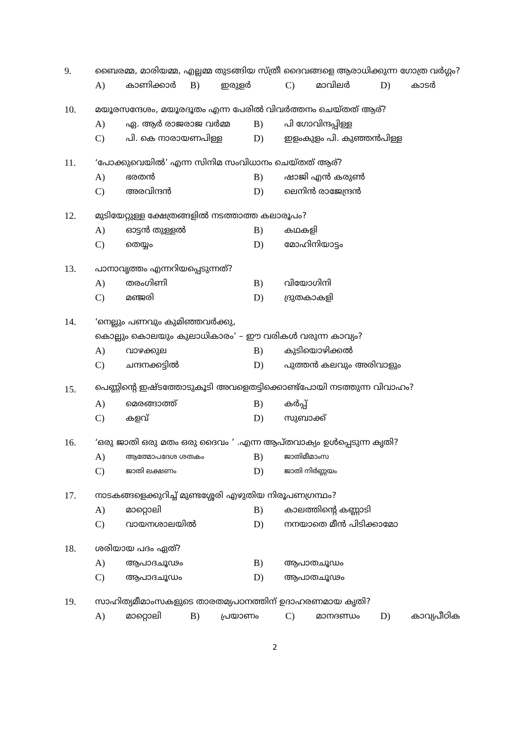9. ബൈരമ്മ, മാരിയമ്മ, എല്ലമ്മ തുടങ്ങിയ സ്ത്രീ ദൈവങ്ങളെ ആരാധിക്കുന്ന ഗോത്ര വർഗ്ഗം?
A) കാണിക്കാർ B) ഇരുളർ C) മാവിലർ D) കാടർ
10. മയൂരസന്ദേശം, മയൂരദൂതം എന്ന പേരിൽ വിവർത്തനം ചെയ്തത് ആര്?
A) ഏ. ആർ രാജരാജ വർമ്മ B) പി ഗോവിന്ദപ്പിള്ള
C) പി. കെ നാരായണപിള്ള D) ഇളംകുളം പി. കുഞ്ഞൻപിള്ള
11. ‘പോക്കുവെയിൽ’ എന്ന സിനിമ സംവിധാനം ചെയ്തത് ആര്?
A) ഭരതൻ B) ഷാജി എൻ കരുൺ
C) അരവിന്ദൻ D) ലെനിൻ രാജേന്ദ്രൻ
12. മുടിയേറ്റുള്ള ക്ഷേത്രങ്ങളിൽ നടത്താത്ത കലാരൂപം?
A) ഓട്ടൻ തുള്ളൽ B) കഥകളി
C) തെയ്യം D) മോഹിനിയാട്ടം
13. പാനാവൃത്തം എന്നറിയപ്പെടുന്നത്?
A) തരംഗിണി B) വിയോഗിനി
C) മഞ്ജരി D) ദ്രുതകാകളി
14. ‘നെല്ലും പണവും കുമിഞ്ഞവർക്കു,
കൊല്ലും കൊലയും കുലാധികാരം’ – ഈ വരികൾ വരുന്ന കാവ്യം?
A) വാഴക്കുല B) കുടിയൊഴിക്കൽ
C) ചന്ദനക്കട്ടിൽ D) പുത്തൻ കലവും അരിവാളും
15. പെണ്ണിന്റെ ഇഷ്ടത്തോടുകൂടി അവളെതട്ടിക്കൊണ്ട്പോയി നടത്തുന്ന വിവാഹം?
A) മെരങ്ങാത്ത് B) കർപ്പ്
C) കളവ് D) സുബാക്ക്
16. ‘ഒരു ജാതി ഒരു മതം ഒരു ദൈവം ’ .എന്ന ആപ്തവാക്യം ഉൾപ്പെടുന്ന കൃതി?
A) ആത്മോപദേശ ശതകം B) ജാതിമീമാംസ
C) ജാതി ലക്ഷണം D) ജാതി നിർണ്ണയം
17. നാടകങ്ങളെക്കുറിച്ച് മുണ്ടശ്ശേരി എഴുതിയ നിരൂപണഗ്രന്ഥം?
A) മാറ്റൊലി B) കാലത്തിന്റെ കണ്ണാടി
C) വായനശാലയിൽ D) നനയാതെ മീൻ പിടിക്കാമോ
18. ശരിയായ പദം ഏത്?
A) ആപാദചൂഢം B) ആപാതചൂഡം
C) ആപാദചൂഡം D) ആപാതചൂഢം
19. സാഹിത്യമീമാംസകളുടെ താരതമ്യപഠനത്തിന് ഉദാഹരണമായ കൃതി?
A) മാറ്റൊലി B) പ്രയാണം C) മാനദണ്ഡം D) കാവ്യപീഠിക
2